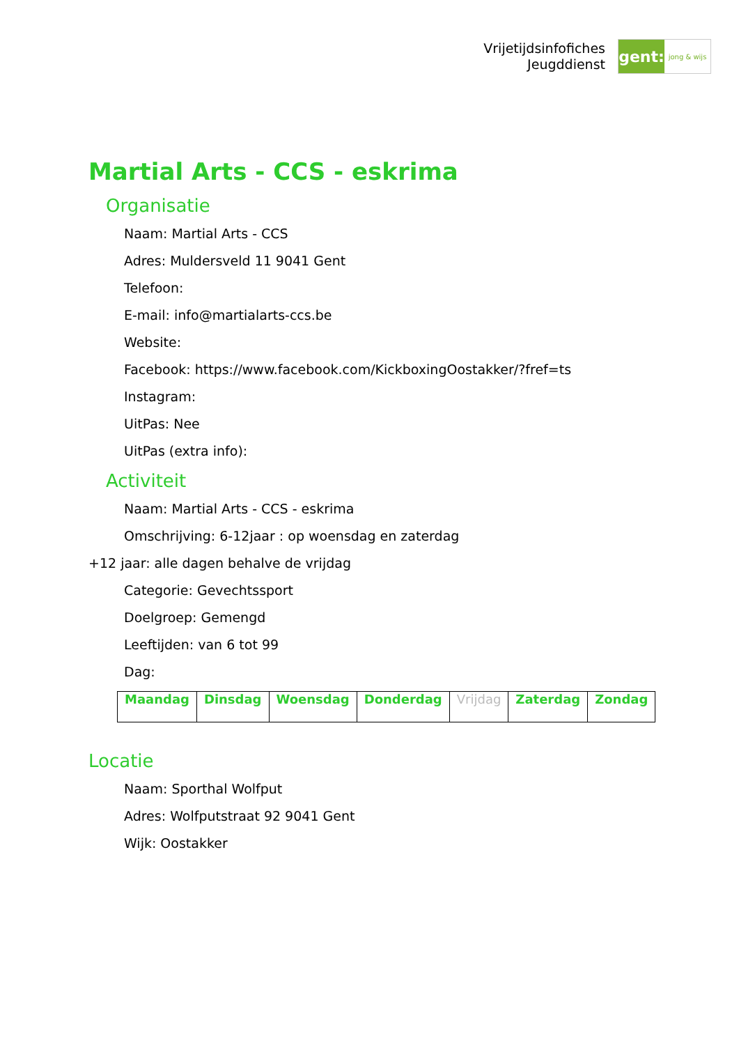Vrijetijdsinfofiches
Jeugddienst
gent:
jong & wijs
Martial Arts - CCS - eskrima
Organisatie
Naam: Martial Arts - CCS
Adres: Muldersveld 11 9041 Gent
Telefoon:
E-mail: info@martialarts-ccs.be
Website:
Facebook: https://www.facebook.com/KickboxingOostakker/?fref=ts
Instagram:
UitPas: Nee
UitPas (extra info):
Activiteit
Naam: Martial Arts - CCS - eskrima
Omschrijving: 6-12jaar : op woensdag en zaterdag
+12 jaar: alle dagen behalve de vrijdag
Categorie: Gevechtssport
Doelgroep: Gemengd
Leeftijden: van 6 tot 99
Dag:
| Maandag | Dinsdag | Woensdag | Donderdag | Vrijdag | Zaterdag | Zondag |
Locatie
Naam: Sporthal Wolfput
Adres: Wolfputstraat 92 9041 Gent
Wijk: Oostakker